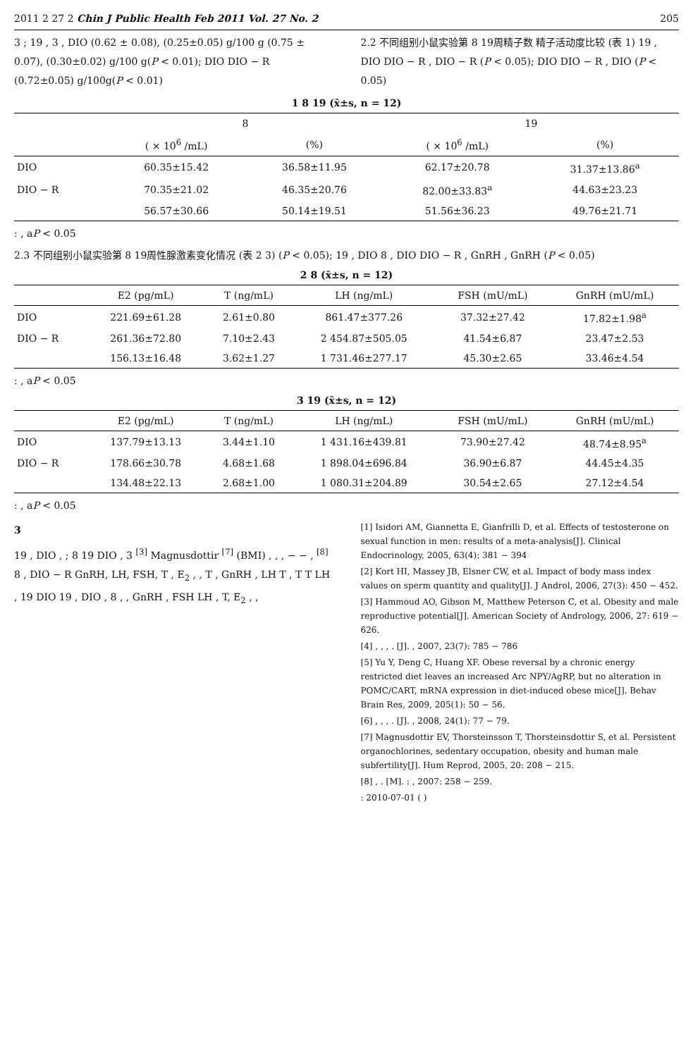2011 2 27 2 Chin J Public Health Feb 2011 Vol. 27 No. 2 205
3 ; 19 , 3 , DIO (0.62 ± 0.08), (0.25±0.05) g/100 g (0.75 ± 0.07), (0.30±0.02) g/100 g(P < 0.01); DIO DIO − R (0.72±0.05) g/100g(P < 0.01)
2.2 不同组别小鼠实验第 8 19周精子数 精子活动度比较 (表 1) 19 , DIO DIO − R , DIO − R (P < 0.05); DIO DIO − R , DIO (P < 0.05)
1 8 19 (x̄±s, n = 12)
| | 8 | | 19 | |
| --- | --- | --- | --- | --- |
| | ( × 10<sup>6</sup> /mL) | (%) | ( × 10<sup>6</sup> /mL) | (%) |
| DIO | 60.35±15.42 | 36.58±11.95 | 62.17±20.78 | 31.37±13.86<sup>a</sup> |
| DIO − R | 70.35±21.02 | 46.35±20.76 | 82.00±33.83<sup>a</sup> | 44.63±23.23 |
| | 56.57±30.66 | 50.14±19.51 | 51.56±36.23 | 49.76±21.71 |
: , aP < 0.05
2.3 不同组别小鼠实验第 8 19周性腺激素变化情况 (表 2 3) (P < 0.05); 19 , DIO 8 , DIO DIO − R , GnRH , GnRH (P < 0.05)
2 8 (x̄±s, n = 12)
| | E2 (pg/mL) | T (ng/mL) | LH (ng/mL) | FSH (mU/mL) | GnRH (mU/mL) |
| --- | --- | --- | --- | --- | --- |
| DIO | 221.69±61.28 | 2.61±0.80 | 861.47±377.26 | 37.32±27.42 | 17.82±1.98<sup>a</sup> |
| DIO − R | 261.36±72.80 | 7.10±2.43 | 2 454.87±505.05 | 41.54±6.87 | 23.47±2.53 |
| | 156.13±16.48 | 3.62±1.27 | 1 731.46±277.17 | 45.30±2.65 | 33.46±4.54 |
: , aP < 0.05
3 19 (x̄±s, n = 12)
| | E2 (pg/mL) | T (ng/mL) | LH (ng/mL) | FSH (mU/mL) | GnRH (mU/mL) |
| --- | --- | --- | --- | --- | --- |
| DIO | 137.79±13.13 | 3.44±1.10 | 1 431.16±439.81 | 73.90±27.42 | 48.74±8.95<sup>a</sup> |
| DIO − R | 178.66±30.78 | 4.68±1.68 | 1 898.04±696.84 | 36.90±6.87 | 44.45±4.35 |
| | 134.48±22.13 | 2.68±1.00 | 1 080.31±204.89 | 30.54±2.65 | 27.12±4.54 |
: , aP < 0.05
3
19 , DIO , ; 8 19 DIO , 3 <sup>[3]</sup> Magnusdottir <sup>[7]</sup> (BMI) , , , − − , <sup>[8]</sup> 8 , DIO − R GnRH, LH, FSH, T , E<sub>2</sub> , , T , GnRH , LH T , T T LH , 19 DIO 19 , DIO , 8 , , GnRH , FSH LH , T, E<sub>2</sub> , ,
[1] Isidori AM, Giannetta E, Gianfrilli D, et al. Effects of testosterone on sexual function in men: results of a meta-analysis[J]. Clinical Endocrinology, 2005, 63(4): 381 − 394
[2] Kort HI, Massey JB, Elsner CW, et al. Impact of body mass index values on sperm quantity and quality[J]. J Androl, 2006, 27(3): 450 − 452.
[3] Hammoud AO, Gibson M, Matthew Peterson C, et al. Obesity and male reproductive potential[J]. American Society of Andrology, 2006, 27: 619 − 626.
[4] , , , . [J]. , 2007, 23(7): 785 − 786
[5] Yu Y, Deng C, Huang XF. Obese reversal by a chronic energy restricted diet leaves an increased Arc NPY/AgRP, but no alteration in POMC/CART, mRNA expression in diet-induced obese mice[J]. Behav Brain Res, 2009, 205(1): 50 − 56.
[6] , , , . [J]. , 2008, 24(1): 77 − 79.
[7] Magnusdottir EV, Thorsteinsson T, Thorsteinsdottir S, et al. Persistent organochlorines, sedentary occupation, obesity and human male subfertility[J]. Hum Reprod, 2005, 20: 208 − 215.
[8] , . [M]. : , 2007: 258 − 259.
: 2010-07-01 ( )